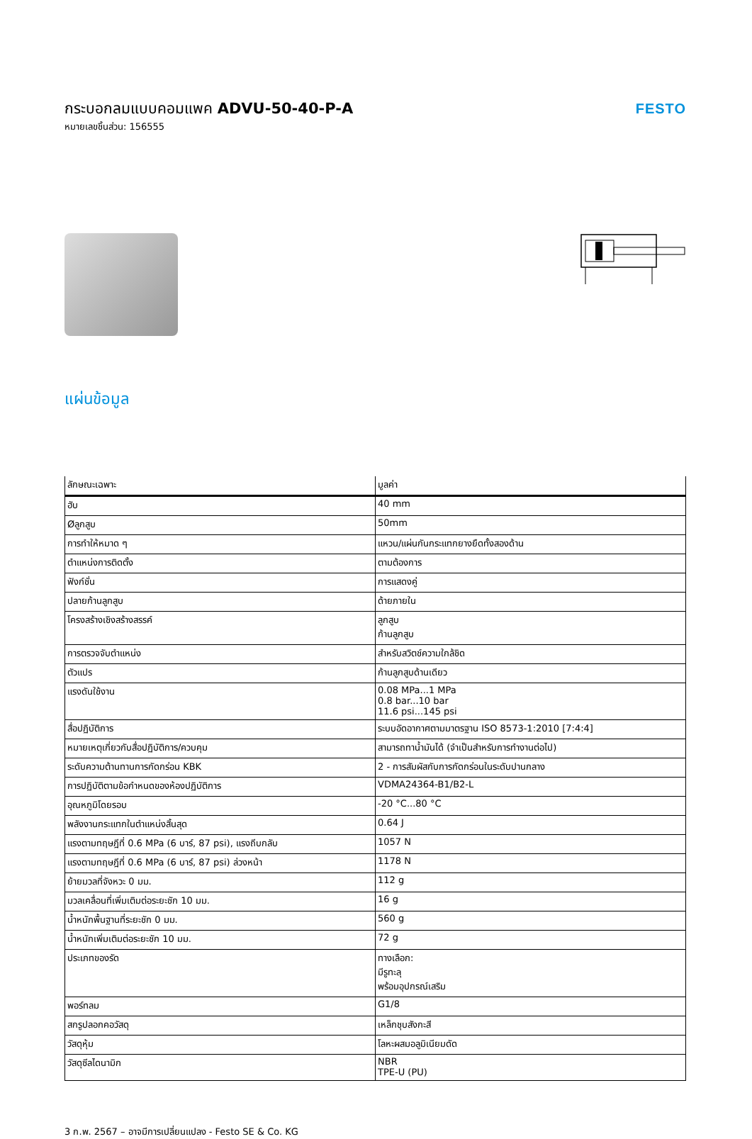กระบอกลมแบบคอมแพค ADVU-50-40-P-A
หมายเลขชิ้นส่วน: 156555
FESTO
แผ่นข้อมูล
| ลักษณะเฉพาะ | มูลค่า |
| --- | --- |
| ฮับ | 40 mm |
| Øลูกสูบ | 50mm |
| การทำให้หมาด ๆ | แหวน/แผ่นกันกระแทกยางยืดทั้งสองด้าน |
| ตำแหน่งการติดตั้ง | ตามต้องการ |
| ฟังก์ชั่น | การแสดงคู่ |
| ปลายก้านลูกสูบ | ด้ายภายใน |
| โครงสร้างเชิงสร้างสรรค์ | ลูกสูบ ก้านลูกสูบ |
| การตรวจจับตำแหน่ง | สำหรับสวิตช์ความใกล้ชิด |
| ตัวแปร | ก้านลูกสูบด้านเดียว |
| แรงดันใช้งาน | 0.08 MPa...1 MPa 0.8 bar...10 bar 11.6 psi...145 psi |
| สื่อปฏิบัติการ | ระบบอัดอากาศตามมาตรฐาน ISO 8573-1:2010 [7:4:4] |
| หมายเหตุเกี่ยวกับสื่อปฏิบัติการ/ควบคุม | สามารถทาน้ำมันได้ (จำเป็นสำหรับการทำงานต่อไป) |
| ระดับความต้านทานการกัดกร่อน KBK | 2 - การสัมผัสกับการกัดกร่อนในระดับปานกลาง |
| การปฏิบัติตามข้อกำหนดของห้องปฏิบัติการ | VDMA24364-B1/B2-L |
| อุณหภูมิโดยรอบ | -20 °C...80 °C |
| พลังงานกระแทกในตำแหน่งสิ้นสุด | 0.64 J |
| แรงตามทฤษฎีที่ 0.6 MPa (6 บาร์, 87 psi), แรงถีบกลับ | 1057 N |
| แรงตามทฤษฎีที่ 0.6 MPa (6 บาร์, 87 psi) ล่วงหน้า | 1178 N |
| ย้ายมวลที่จังหวะ 0 มม. | 112 g |
| มวลเคลื่อนที่เพิ่มเติมต่อระยะชัก 10 มม. | 16 g |
| น้ำหนักพื้นฐานที่ระยะชัก 0 มม. | 560 g |
| น้ำหนักเพิ่มเติมต่อระยะชัก 10 มม. | 72 g |
| ประเภทของรัด | ทางเลือก: มีรูทะลุ พร้อมอุปกรณ์เสริม |
| พอร์ทลม | G1/8 |
| สกรูปลอกคอวัสดุ | เหล็กชุบสังกะสี |
| วัสดุหุ้ม | โลหะผสมอลูมิเนียมดัด |
| วัสดุซีลไดนามิก | NBR TPE-U (PU) |
3 ก.พ. 2567 – อาจมีการเปลี่ยนแปลง - Festo SE & Co. KG